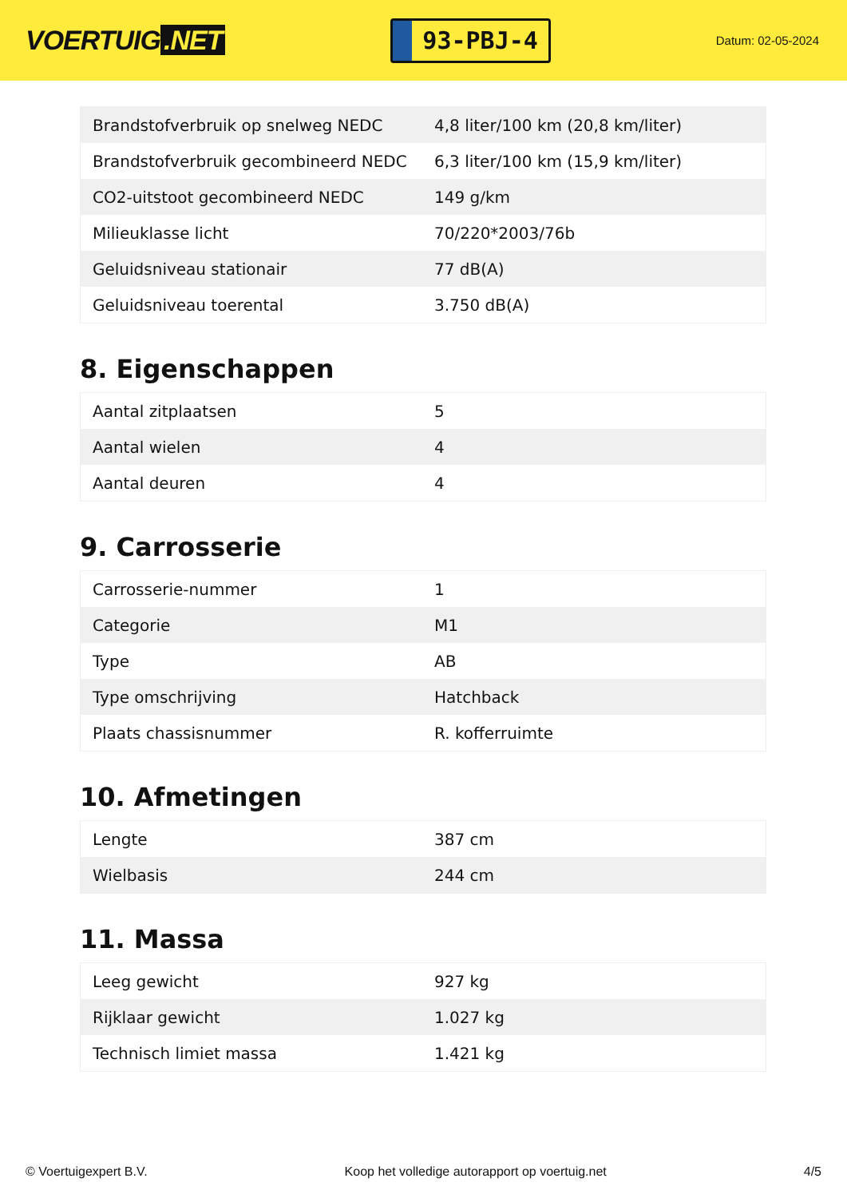VOERTUIG.NET
93-PBJ-4
Datum: 02-05-2024
| Brandstofverbruik op snelweg NEDC | 4,8 liter/100 km (20,8 km/liter) |
| Brandstofverbruik gecombineerd NEDC | 6,3 liter/100 km (15,9 km/liter) |
| CO2-uitstoot gecombineerd NEDC | 149 g/km |
| Milieuklasse licht | 70/220*2003/76b |
| Geluidsniveau stationair | 77 dB(A) |
| Geluidsniveau toerental | 3.750 dB(A) |
8. Eigenschappen
| Aantal zitplaatsen | 5 |
| Aantal wielen | 4 |
| Aantal deuren | 4 |
9. Carrosserie
| Carrosserie-nummer | 1 |
| Categorie | M1 |
| Type | AB |
| Type omschrijving | Hatchback |
| Plaats chassisnummer | R. kofferruimte |
10. Afmetingen
| Lengte | 387 cm |
| Wielbasis | 244 cm |
11. Massa
| Leeg gewicht | 927 kg |
| Rijklaar gewicht | 1.027 kg |
| Technisch limiet massa | 1.421 kg |
© Voertuigexpert B.V. Koop het volledige autorapport op voertuig.net 4/5